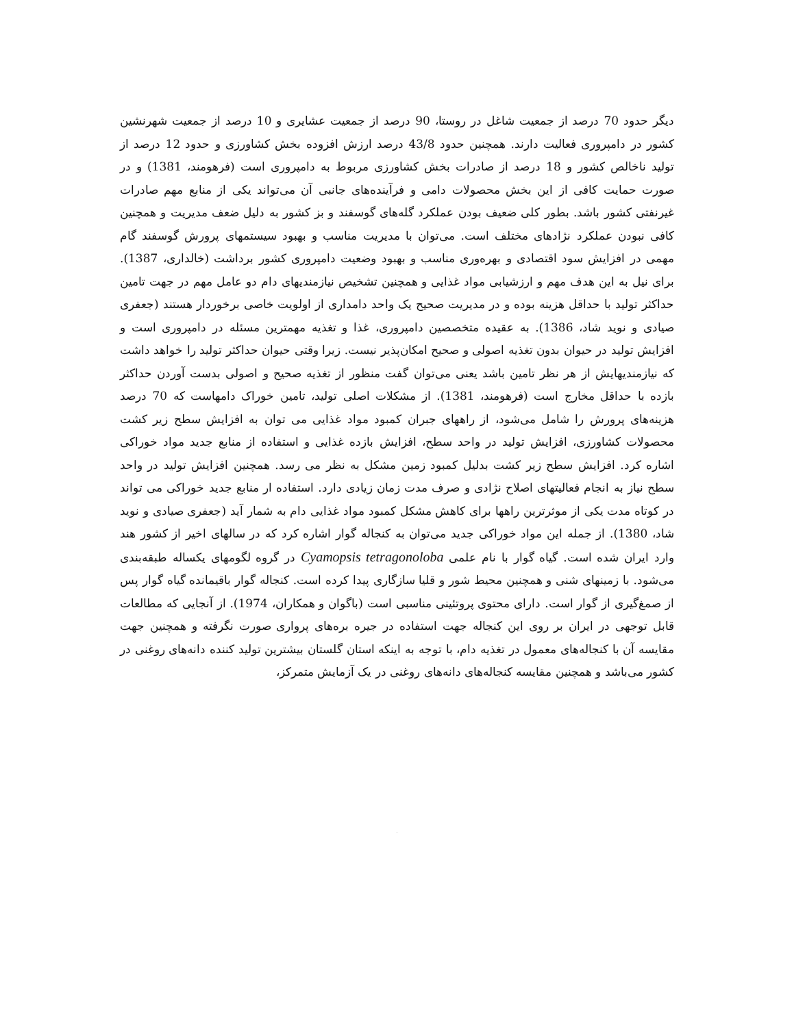دیگر حدود 70 درصد از جمعیت شاغل در روستا، 90 درصد از جمعیت عشایری و 10 درصد از جمعیت شهرنشین کشور در دامپروری فعالیت دارند. همچنین حدود 43/8 درصد ارزش افزوده بخش کشاورزی و حدود 12 درصد از تولید ناخالص کشور و 18 درصد از صادرات بخش کشاورزی مربوط به دامپروری است (فرهومند، 1381) و در صورت حمایت کافی از این بخش محصولات دامی و فرآینده‌های جانبی آن می‌تواند یکی از منابع مهم صادرات غیرنفتی کشور باشد. بطور کلی ضعیف بودن عملکرد گله‌های گوسفند و بز کشور به دلیل ضعف مدیریت و همچنین کافی نبودن عملکرد نژادهای مختلف است. می‌توان با مدیریت مناسب و بهبود سیستمهای پرورش گوسفند گام مهمی در افزایش سود اقتصادی و بهره‌وری مناسب و بهبود وضعیت دامپروری کشور برداشت (خالداری، 1387). برای نیل به این هدف مهم و ارزشیابی مواد غذایی و همچنین تشخیص نیازمندیهای دام دو عامل مهم در جهت تامین حداکثر تولید با حداقل هزینه بوده و در مدیریت صحیح یک واحد دامداری از اولویت خاصی برخوردار هستند (جعفری صیادی و نوید شاد، 1386). به عقیده متخصصین دامپروری، غذا و تغذیه مهمترین مسئله در دامپروری است و افزایش تولید در حیوان بدون تغذیه اصولی و صحیح امکان‌پذیر نیست. زیرا وقتی حیوان حداکثر تولید را خواهد داشت که نیازمندیهایش از هر نظر تامین باشد یعنی می‌توان گفت منظور از تغذیه صحیح و اصولی بدست آوردن حداکثر بازده با حداقل مخارج است (فرهومند، 1381). از مشکلات اصلی تولید، تامین خوراک دامهاست که 70 درصد هزینه‌های پرورش را شامل می‌شود، از راههای جبران کمبود مواد غذایی می توان به افزایش سطح زیر کشت محصولات کشاورزی، افزایش تولید در واحد سطح، افزایش بازده غذایی و استفاده از منابع جدید مواد خوراکی اشاره کرد. افزایش سطح زیر کشت بدلیل کمبود زمین مشکل به نظر می رسد. همچنین افزایش تولید در واحد سطح نیاز به انجام فعالیتهای اصلاح نژادی و صرف مدت زمان زیادی دارد. استفاده ار منابع جدید خوراکی می تواند در کوتاه مدت یکی از موثرترین راهها برای کاهش مشکل کمبود مواد غذایی دام به شمار آید (جعفری صیادی و نوید شاد، 1380). از جمله این مواد خوراکی جدید می‌توان به کنجاله گوار اشاره کرد که در سالهای اخیر از کشور هند وارد ایران شده است. گیاه گوار با نام علمی Cyamopsis tetragonoloba در گروه لگومهای یکساله طبقه‌بندی می‌شود. با زمینهای شنی و همچنین محیط شور و قلیا سازگاری پیدا کرده است. کنجاله گوار باقیمانده گیاه گوار پس از صمغ‌گیری از گوار است. دارای محتوی پروتئینی مناسبی است (باگوان و همکاران، 1974). از آنجایی که مطالعات قابل توجهی در ایران بر روی این کنجاله جهت استفاده در جیره بره‌های پرواری صورت نگرفته و همچنین جهت مقایسه آن با کنجاله‌های معمول در تغذیه دام، با توجه به اینکه استان گلستان بیشترین تولید کننده دانه‌های روغنی در کشور می‌باشد و همچنین مقایسه کنجاله‌های دانه‌های روغنی در یک آزمایش متمرکز،
.